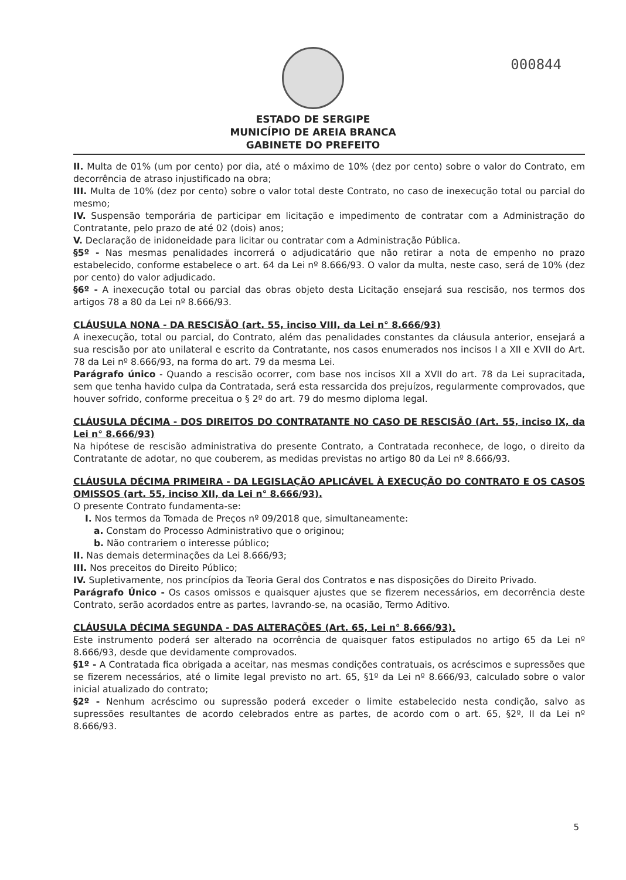000844
ESTADO DE SERGIPE
MUNICÍPIO DE AREIA BRANCA
GABINETE DO PREFEITO
II. Multa de 01% (um por cento) por dia, até o máximo de 10% (dez por cento) sobre o valor do Contrato, em decorrência de atraso injustificado na obra;
III. Multa de 10% (dez por cento) sobre o valor total deste Contrato, no caso de inexecução total ou parcial do mesmo;
IV. Suspensão temporária de participar em licitação e impedimento de contratar com a Administração do Contratante, pelo prazo de até 02 (dois) anos;
V. Declaração de inidoneidade para licitar ou contratar com a Administração Pública.
§5º - Nas mesmas penalidades incorrerá o adjudicatário que não retirar a nota de empenho no prazo estabelecido, conforme estabelece o art. 64 da Lei nº 8.666/93. O valor da multa, neste caso, será de 10% (dez por cento) do valor adjudicado.
§6º - A inexecução total ou parcial das obras objeto desta Licitação ensejará sua rescisão, nos termos dos artigos 78 a 80 da Lei nº 8.666/93.
CLÁUSULA NONA - DA RESCISÃO (art. 55, inciso VIII, da Lei n° 8.666/93)
A inexecução, total ou parcial, do Contrato, além das penalidades constantes da cláusula anterior, ensejará a sua rescisão por ato unilateral e escrito da Contratante, nos casos enumerados nos incisos I a XII e XVII do Art. 78 da Lei nº 8.666/93, na forma do art. 79 da mesma Lei.
Parágrafo único - Quando a rescisão ocorrer, com base nos incisos XII a XVII do art. 78 da Lei supracitada, sem que tenha havido culpa da Contratada, será esta ressarcida dos prejuízos, regularmente comprovados, que houver sofrido, conforme preceitua o § 2º do art. 79 do mesmo diploma legal.
CLÁUSULA DÉCIMA - DOS DIREITOS DO CONTRATANTE NO CASO DE RESCISÃO (Art. 55, inciso IX, da Lei n° 8.666/93)
Na hipótese de rescisão administrativa do presente Contrato, a Contratada reconhece, de logo, o direito da Contratante de adotar, no que couberem, as medidas previstas no artigo 80 da Lei nº 8.666/93.
CLÁUSULA DÉCIMA PRIMEIRA - DA LEGISLAÇÃO APLICÁVEL À EXECUÇÃO DO CONTRATO E OS CASOS OMISSOS (art. 55, inciso XII, da Lei n° 8.666/93).
O presente Contrato fundamenta-se:
I. Nos termos da Tomada de Preços nº 09/2018 que, simultaneamente:
a. Constam do Processo Administrativo que o originou;
b. Não contrariem o interesse público;
II. Nas demais determinações da Lei 8.666/93;
III. Nos preceitos do Direito Público;
IV. Supletivamente, nos princípios da Teoria Geral dos Contratos e nas disposições do Direito Privado.
Parágrafo Único - Os casos omissos e quaisquer ajustes que se fizerem necessários, em decorrência deste Contrato, serão acordados entre as partes, lavrando-se, na ocasião, Termo Aditivo.
CLÁUSULA DÉCIMA SEGUNDA - DAS ALTERAÇÕES (Art. 65, Lei n° 8.666/93).
Este instrumento poderá ser alterado na ocorrência de quaisquer fatos estipulados no artigo 65 da Lei nº 8.666/93, desde que devidamente comprovados.
§1º - A Contratada fica obrigada a aceitar, nas mesmas condições contratuais, os acréscimos e supressões que se fizerem necessários, até o limite legal previsto no art. 65, §1º da Lei nº 8.666/93, calculado sobre o valor inicial atualizado do contrato;
§2º - Nenhum acréscimo ou supressão poderá exceder o limite estabelecido nesta condição, salvo as supressões resultantes de acordo celebrados entre as partes, de acordo com o art. 65, §2º, II da Lei nº 8.666/93.
5